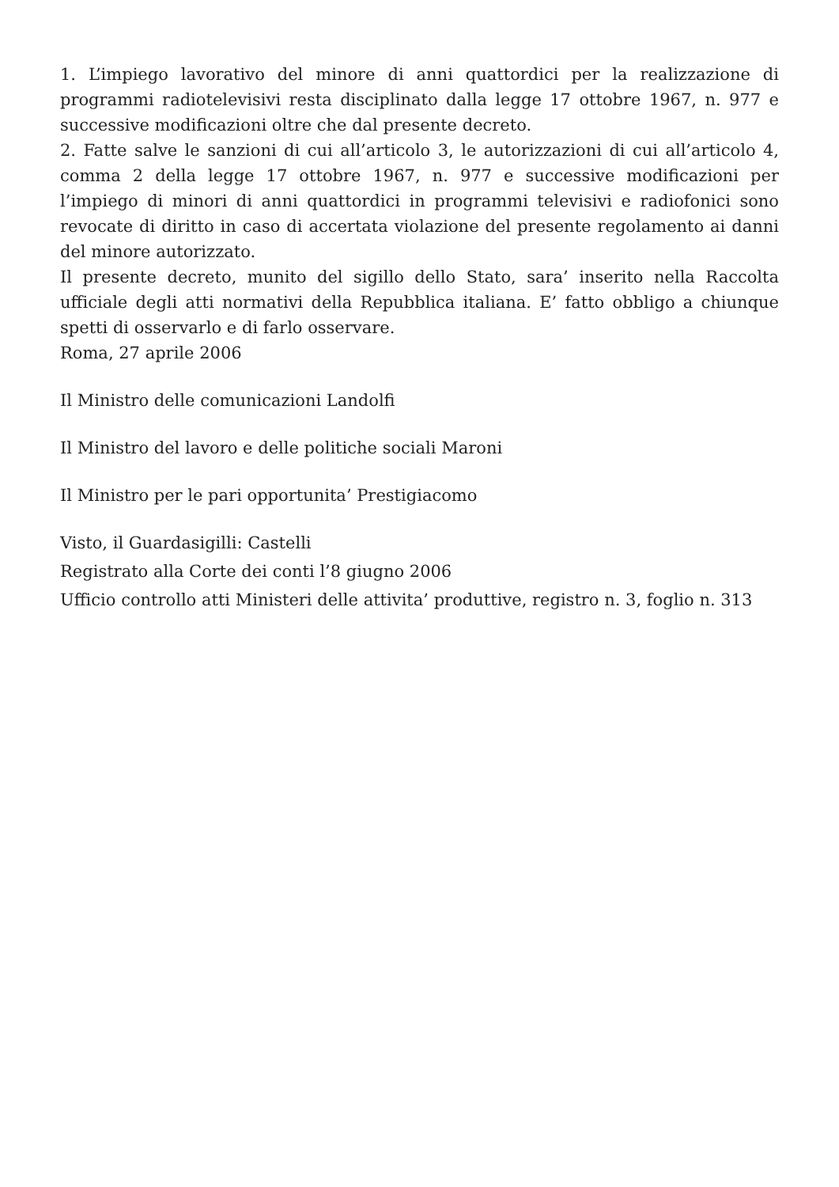1. L’impiego lavorativo del minore di anni quattordici per la realizzazione di programmi radiotelevisivi resta disciplinato dalla legge 17 ottobre 1967, n. 977 e successive modificazioni oltre che dal presente decreto.
2. Fatte salve le sanzioni di cui all’articolo 3, le autorizzazioni di cui all’articolo 4, comma 2 della legge 17 ottobre 1967, n. 977 e successive modificazioni per l’impiego di minori di anni quattordici in programmi televisivi e radiofonici sono revocate di diritto in caso di accertata violazione del presente regolamento ai danni del minore autorizzato.
Il presente decreto, munito del sigillo dello Stato, sara’ inserito nella Raccolta ufficiale degli atti normativi della Repubblica italiana. E’ fatto obbligo a chiunque spetti di osservarlo e di farlo osservare.
Roma, 27 aprile 2006
Il Ministro delle comunicazioni Landolfi
Il Ministro del lavoro e delle politiche sociali Maroni
Il Ministro per le pari opportunita’ Prestigiacomo
Visto, il Guardasigilli: Castelli
Registrato alla Corte dei conti l’8 giugno 2006
Ufficio controllo atti Ministeri delle attivita’ produttive, registro n. 3, foglio n. 313